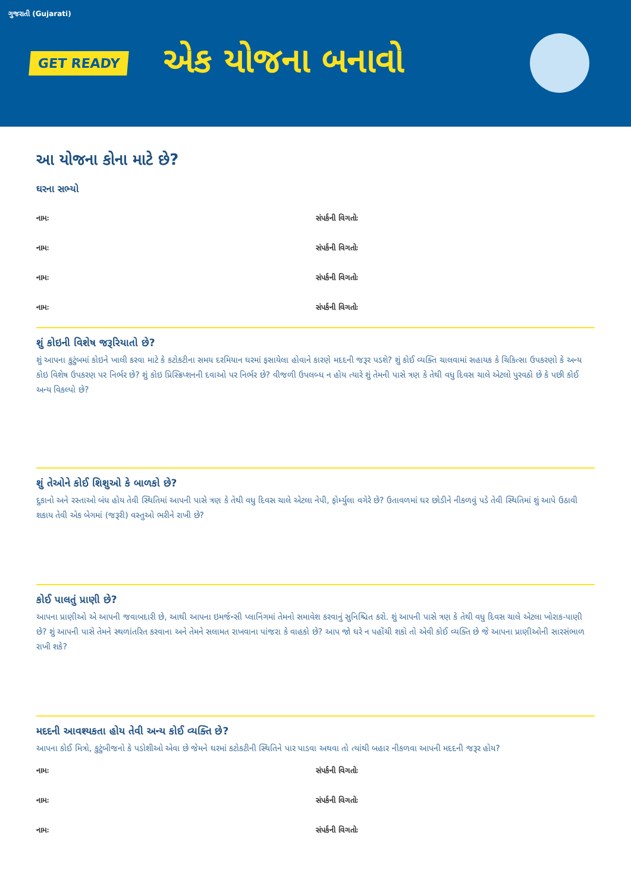ગુજરાતી (Gujarati)
GET READY
એક યોજના બનાવો
આ યોજના કોના માટે છે?
ઘરના સભ્યો
નામઃ સંપર્કની વિગતોઃ
નામઃ સંપર્કની વિગતોઃ
નામઃ સંપર્કની વિગતોઃ
નામઃ સંપર્કની વિગતોઃ
શું કોઇની વિશેષ જરૂરિયાતો છે?
શું આપના કુટુંબમાં કોઇને ખાલી કરવા માટે કે કટોકટીના સમય દરમિયાન ઘરમાં ફસાયેલા હોવાને કારણે મદદની જરૂર પડશે? શું કોઈ વ્યક્તિ ચાલવામાં સહાયક કે ચિકિત્સા ઉપકરણો કે અન્ય કોઇ વિશેષ ઉપકરણ પર નિર્ભર છે? શું કોઇ પ્રિસ્ક્રિપ્શનની દવાઓ પર નિર્ભર છે? વીજળી ઉપલબ્ધ ન હોય ત્યારે શું તેમની પાસે ત્રણ કે તેથી વધુ દિવસ ચાલે એટલો પુરવઠો છે કે પછી કોઈ અન્ય વિકલ્પો છે?
શું તેઓને કોઈ શિશુઓ કે બાળકો છે?
દુકાનો અને રસ્તાઓ બંધ હોય તેવી સ્થિતિમાં આપની પાસે ત્રણ કે તેથી વધુ દિવસ ચાલે એટલા નેપી, ફોર્મ્યુલા વગેરે છે? ઉતાવળમાં ઘર છોડીને નીકળવું પડે તેવી સ્થિતિમાં શું આપે ઉઠાવી શકાય તેવી એક બેગમાં (જરૂરી) વસ્તુઓ ભરીને રાખી છે?
કોઈ પાલતું પ્રાણી છે?
આપના પ્રાણીઓ એ આપની જવાબદારી છે, આથી આપના ઇમર્જન્સી પ્લાનિંગમાં તેમનો સમાવેશ કરવાનું સુનિશ્ચિત કરો. શું આપની પાસે ત્રણ કે તેથી વધુ દિવસ ચાલે એટલા ખોરાક-પાણી છે? શું આપની પાસે તેમને સ્થળાંતરિત કરવાના અને તેમને સલામત રાખવાના પાંજરા કે વાહકો છે? આપ જો ઘરે ન પહોંચી શકો તો એવી કોઈ વ્યક્તિ છે જે આપના પ્રાણીઓની સારસંભાળ રાખી શકે?
મદદની આવશ્યકતા હોય તેવી અન્ય કોઈ વ્યક્તિ છે?
આપના કોઈ મિત્રો, કુટુંબીજનો કે પડોશીઓ એવા છે જેમને ઘરમાં કટોકટીની સ્થિતિને પાર પાડવા અથવા તો ત્યાંથી બહાર નીકળવા આપની મદદની જરૂર હોય?
નામઃ સંપર્કની વિગતોઃ
નામઃ સંપર્કની વિગતોઃ
નામઃ સંપર્કની વિગતોઃ